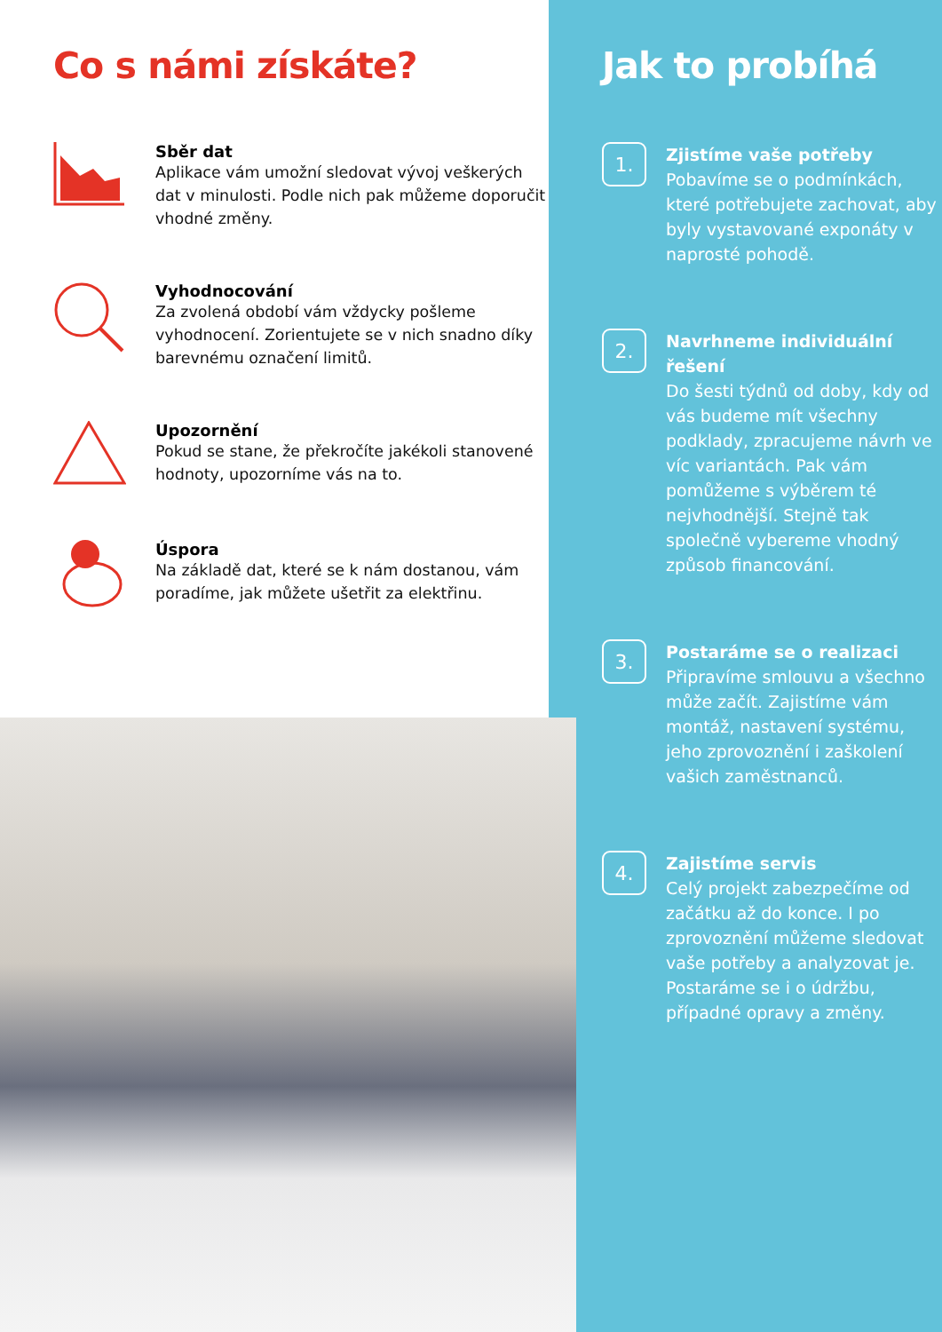Co s námi získáte?
Sběr dat
Aplikace vám umožní sledovat vývoj veškerých dat v minulosti. Podle nich pak můžeme doporučit vhodné změny.
Vyhodnocování
Za zvolená období vám vždycky pošleme vyhodnocení. Zorientujete se v nich snadno díky barevnému označení limitů.
Upozornění
Pokud se stane, že překročíte jakékoli stanovené hodnoty, upozorníme vás na to.
Úspora
Na základě dat, které se k nám dostanou, vám poradíme, jak můžete ušetřit za elektřinu.
Jak to probíhá
1.
Zjistíme vaše potřeby
Pobavíme se o podmínkách, které potřebujete zachovat, aby byly vystavované exponáty v naprosté pohodě.
2.
Navrhneme individuální řešení
Do šesti týdnů od doby, kdy od vás budeme mít všechny podklady, zpracujeme návrh ve víc variantách. Pak vám pomůžeme s výběrem té nejvhodnější. Stejně tak společně vybereme vhodný způsob financování.
3.
Postaráme se o realizaci
Připravíme smlouvu a všechno může začít. Zajistíme vám montáž, nastavení systému, jeho zprovoznění i zaškolení vašich zaměstnanců.
4.
Zajistíme servis
Celý projekt zabezpečíme od začátku až do konce. I po zprovoznění můžeme sledovat vaše potřeby a analyzovat je. Postaráme se i o údržbu, případné opravy a změny.